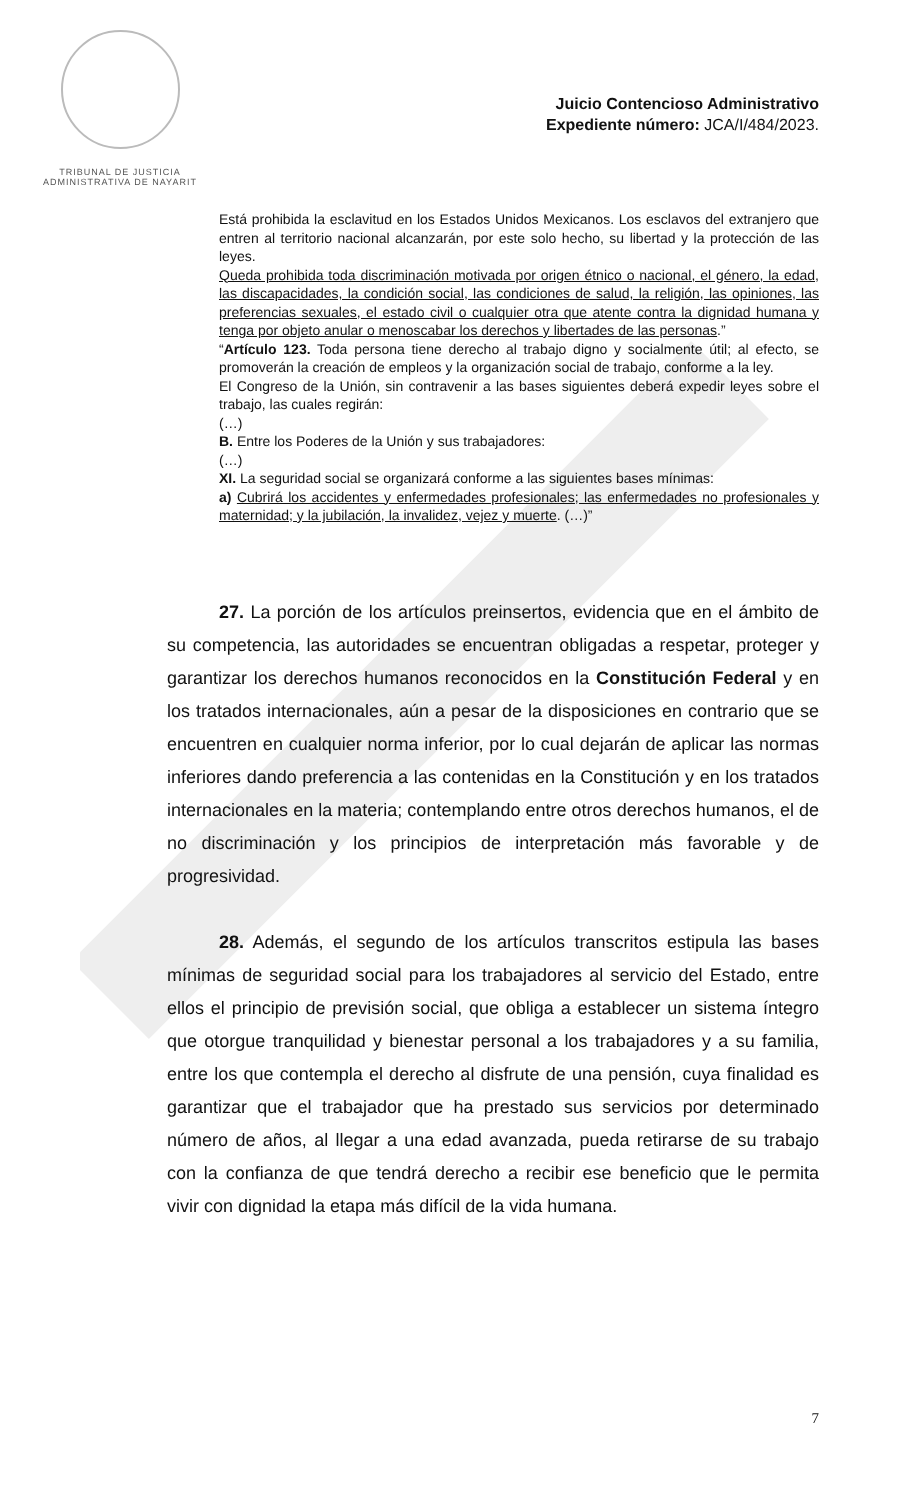TRIBUNAL DE JUSTICIA
ADMINISTRATIVA DE NAYARIT
Juicio Contencioso Administrativo
Expediente número: JCA/I/484/2023.
Está prohibida la esclavitud en los Estados Unidos Mexicanos. Los esclavos del extranjero que entren al territorio nacional alcanzarán, por este solo hecho, su libertad y la protección de las leyes.
Queda prohibida toda discriminación motivada por origen étnico o nacional, el género, la edad, las discapacidades, la condición social, las condiciones de salud, la religión, las opiniones, las preferencias sexuales, el estado civil o cualquier otra que atente contra la dignidad humana y tenga por objeto anular o menoscabar los derechos y libertades de las personas.”
“Artículo 123. Toda persona tiene derecho al trabajo digno y socialmente útil; al efecto, se promoverán la creación de empleos y la organización social de trabajo, conforme a la ley.
El Congreso de la Unión, sin contravenir a las bases siguientes deberá expedir leyes sobre el trabajo, las cuales regirán:
(…)
B. Entre los Poderes de la Unión y sus trabajadores:
(…)
XI. La seguridad social se organizará conforme a las siguientes bases mínimas:
a) Cubrirá los accidentes y enfermedades profesionales; las enfermedades no profesionales y maternidad; y la jubilación, la invalidez, vejez y muerte. (…)”
27. La porción de los artículos preinsertos, evidencia que en el ámbito de su competencia, las autoridades se encuentran obligadas a respetar, proteger y garantizar los derechos humanos reconocidos en la Constitución Federal y en los tratados internacionales, aún a pesar de la disposiciones en contrario que se encuentren en cualquier norma inferior, por lo cual dejarán de aplicar las normas inferiores dando preferencia a las contenidas en la Constitución y en los tratados internacionales en la materia; contemplando entre otros derechos humanos, el de no discriminación y los principios de interpretación más favorable y de progresividad.
28. Además, el segundo de los artículos transcritos estipula las bases mínimas de seguridad social para los trabajadores al servicio del Estado, entre ellos el principio de previsión social, que obliga a establecer un sistema íntegro que otorgue tranquilidad y bienestar personal a los trabajadores y a su familia, entre los que contempla el derecho al disfrute de una pensión, cuya finalidad es garantizar que el trabajador que ha prestado sus servicios por determinado número de años, al llegar a una edad avanzada, pueda retirarse de su trabajo con la confianza de que tendrá derecho a recibir ese beneficio que le permita vivir con dignidad la etapa más difícil de la vida humana.
7